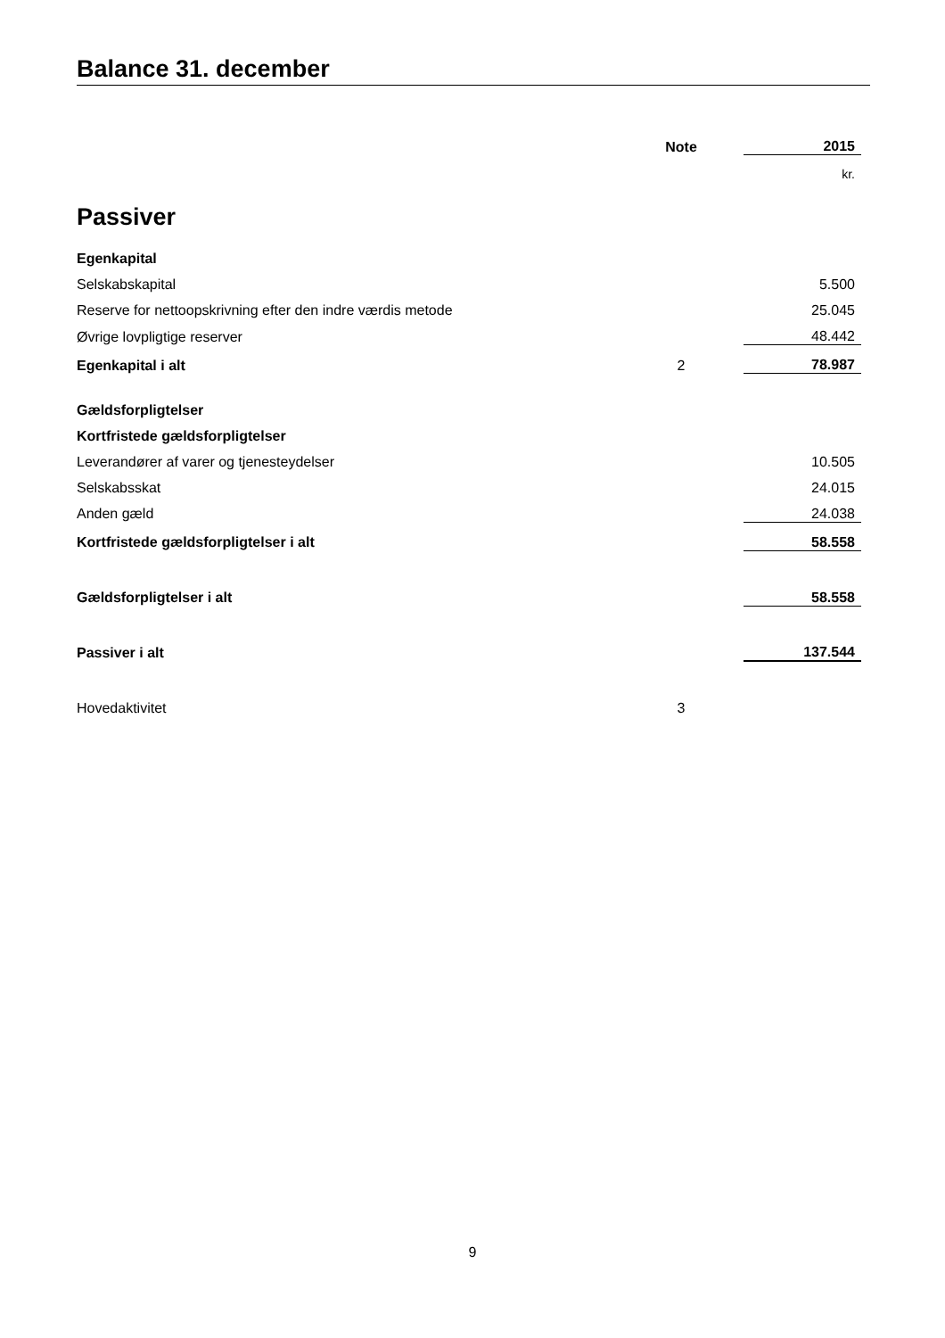Balance 31. december
| | Note | | 2015 |
| | | | kr. |
| Passiver | | | |
| Egenkapital | | | |
| Selskabskapital | | | 5.500 |
| Reserve for nettoopskrivning efter den indre værdis metode | | | 25.045 |
| Øvrige lovpligtige reserver | | | 48.442 |
| Egenkapital i alt | 2 | | 78.987 |
| Gældsforpligtelser | | | |
| Kortfristede gældsforpligtelser | | | |
| Leverandører af varer og tjenesteydelser | | | 10.505 |
| Selskabsskat | | | 24.015 |
| Anden gæld | | | 24.038 |
| Kortfristede gældsforpligtelser i alt | | | 58.558 |
| Gældsforpligtelser i alt | | | 58.558 |
| Passiver i alt | | | 137.544 |
| Hovedaktivitet | 3 | | |
9